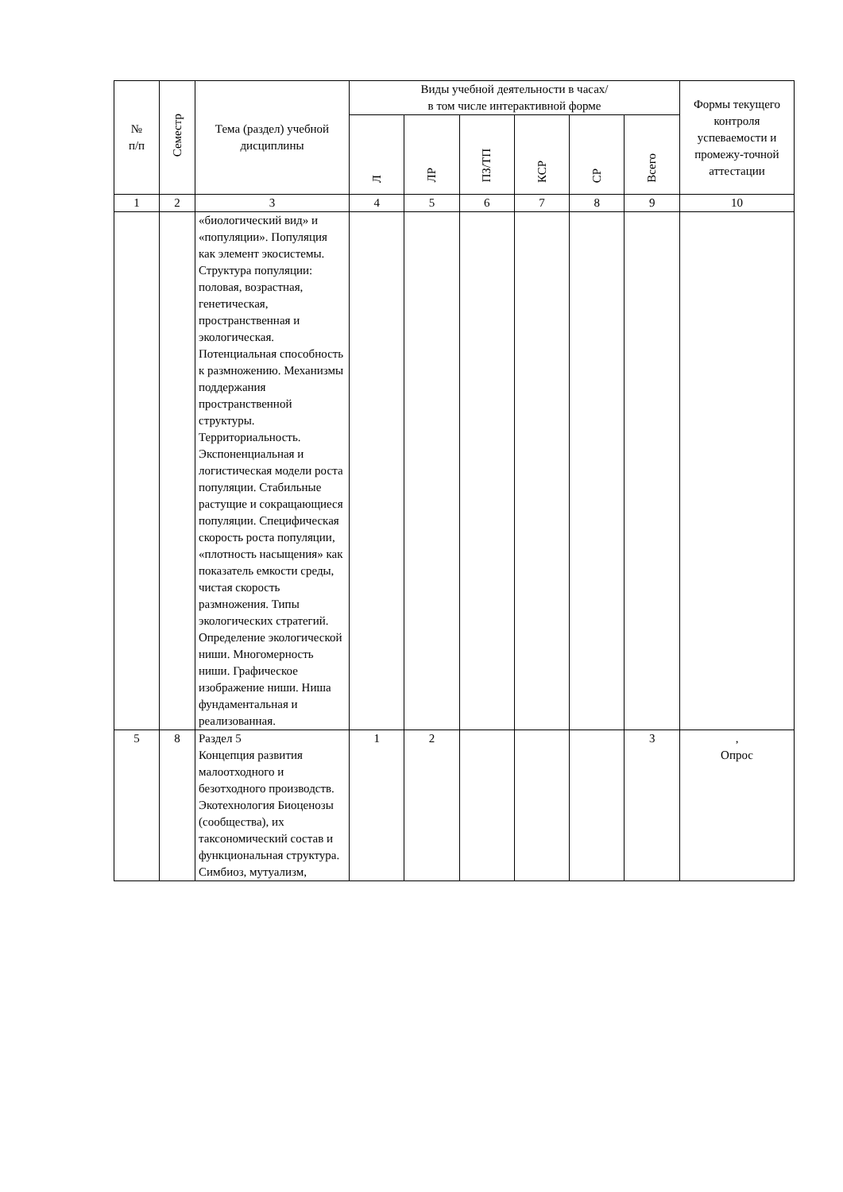| № п/п | Семестр | Тема (раздел) учебной дисциплины | Виды учебной деятельности в часах/ в том числе интерактивной форме | | | | | | Формы текущего контроля успеваемости и промежу-точной аттестации |
| --- | --- | --- | --- | --- | --- | --- | --- | --- | --- |
| | | | Л | ЛР | ПЗ/ТП | КСР | СР | Всего | |
| 1 | 2 | 3 | 4 | 5 | 6 | 7 | 8 | 9 | 10 |
| | | «биологический вид» и «популяции». Популяция как элемент экосистемы. Структура популяции: половая, возрастная, генетическая, пространственная и экологическая. Потенциальная способность к размножению. Механизмы поддержания пространственной структуры. Территориальность. Экспоненциальная и логистическая модели роста популяции. Стабильные растущие и сокращающиеся популяции. Специфическая скорость роста популяции, «плотность насыщения» как показатель емкости среды, чистая скорость размножения. Типы экологических стратегий. Определение экологической ниши. Многомерность ниши. Графическое изображение ниши. Ниша фундаментальная и реализованная. | | | | | | | |
| 5 | 8 | Раздел 5 Концепция развития малоотходного и безотходного производств. Экотехнология Биоценозы (сообщества), их таксономический состав и функциональная структура. Симбиоз, мутуализм, | 1 | 2 | | | | 3 | , Опрос |